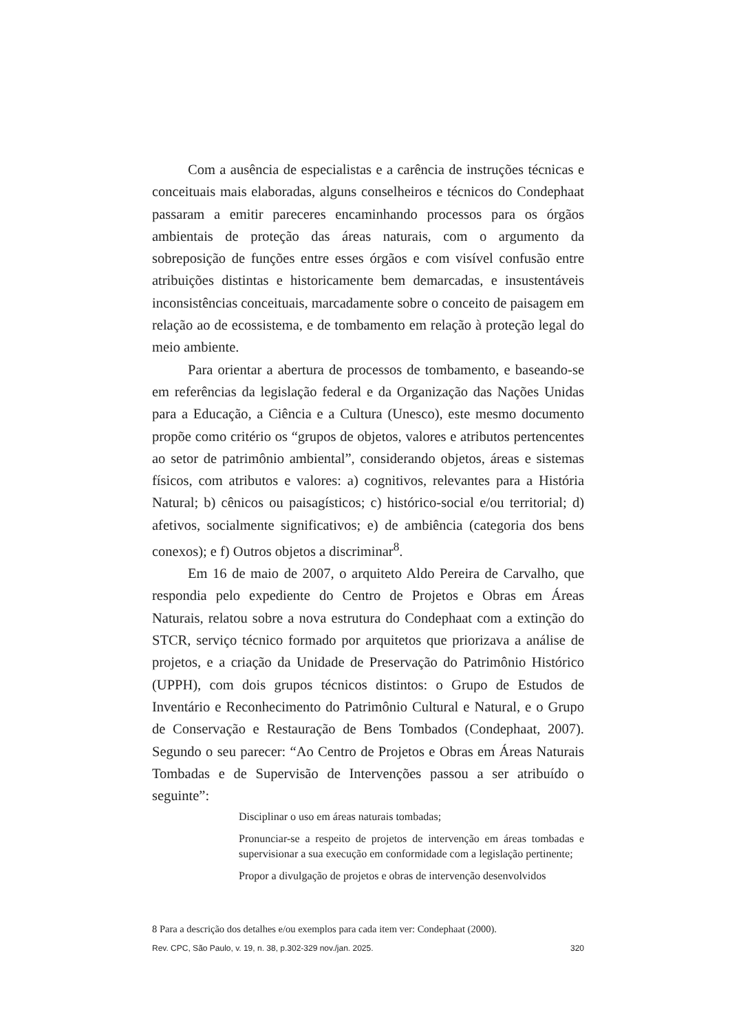Com a ausência de especialistas e a carência de instruções técnicas e conceituais mais elaboradas, alguns conselheiros e técnicos do Condephaat passaram a emitir pareceres encaminhando processos para os órgãos ambientais de proteção das áreas naturais, com o argumento da sobreposição de funções entre esses órgãos e com visível confusão entre atribuições distintas e historicamente bem demarcadas, e insustentáveis inconsistências conceituais, marcadamente sobre o conceito de paisagem em relação ao de ecossistema, e de tombamento em relação à proteção legal do meio ambiente.
Para orientar a abertura de processos de tombamento, e baseando-se em referências da legislação federal e da Organização das Nações Unidas para a Educação, a Ciência e a Cultura (Unesco), este mesmo documento propõe como critério os “grupos de objetos, valores e atributos pertencentes ao setor de patrimônio ambiental”, considerando objetos, áreas e sistemas físicos, com atributos e valores: a) cognitivos, relevantes para a História Natural; b) cênicos ou paisagísticos; c) histórico-social e/ou territorial; d) afetivos, socialmente significativos; e) de ambiência (categoria dos bens conexos); e f) Outros objetos a discriminar<sup>8</sup>.
Em 16 de maio de 2007, o arquiteto Aldo Pereira de Carvalho, que respondia pelo expediente do Centro de Projetos e Obras em Áreas Naturais, relatou sobre a nova estrutura do Condephaat com a extinção do STCR, serviço técnico formado por arquitetos que priorizava a análise de projetos, e a criação da Unidade de Preservação do Patrimônio Histórico (UPPH), com dois grupos técnicos distintos: o Grupo de Estudos de Inventário e Reconhecimento do Patrimônio Cultural e Natural, e o Grupo de Conservação e Restauração de Bens Tombados (Condephaat, 2007). Segundo o seu parecer: “Ao Centro de Projetos e Obras em Áreas Naturais Tombadas e de Supervisão de Intervenções passou a ser atribuído o seguinte”:
Disciplinar o uso em áreas naturais tombadas;
Pronunciar-se a respeito de projetos de intervenção em áreas tombadas e supervisionar a sua execução em conformidade com a legislação pertinente;
Propor a divulgação de projetos e obras de intervenção desenvolvidos
8 Para a descrição dos detalhes e/ou exemplos para cada item ver: Condephaat (2000).
Rev. CPC, São Paulo, v. 19, n. 38, p.302-329 nov./jan. 2025. 320